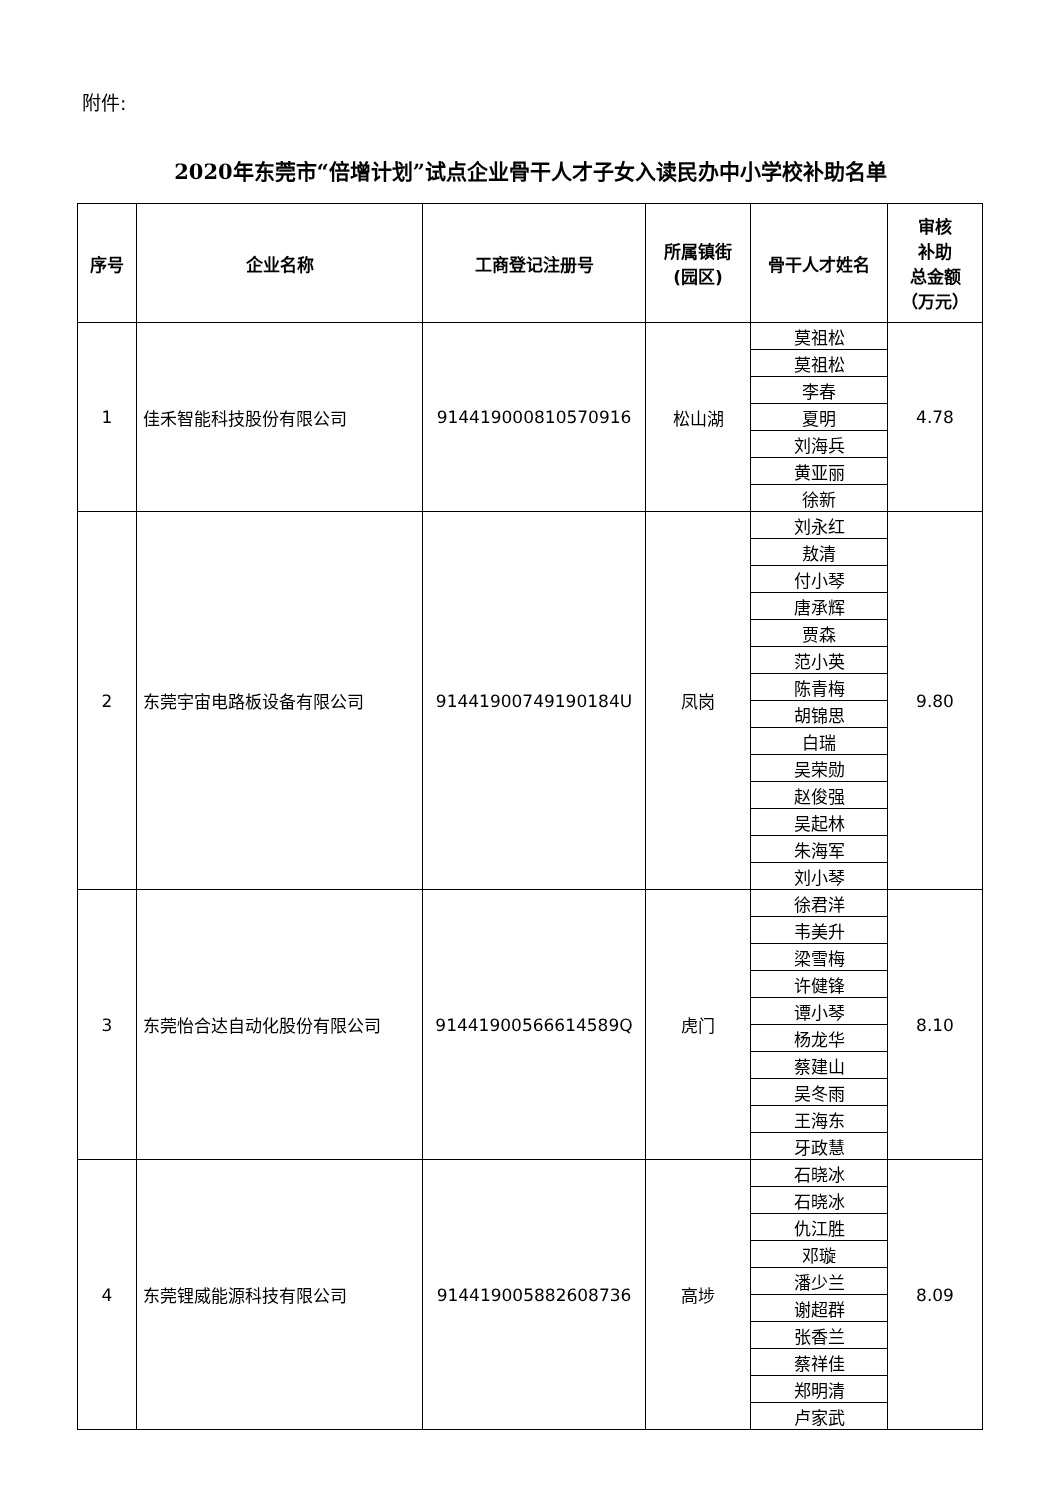附件:
2020年东莞市“倍增计划”试点企业骨干人才子女入读民办中小学校补助名单
| 序号 | 企业名称 | 工商登记注册号 | 所属镇街 (园区) | 骨干人才姓名 | 审核 补助 总金额 （万元） |
| --- | --- | --- | --- | --- | --- |
| 1 | 佳禾智能科技股份有限公司 | 91441900081057091​6 | 松山湖 | 莫祖松 | 4.78 |
| | | | | 莫祖松 | |
| | | | | 李春 | |
| | | | | 夏明 | |
| | | | | 刘海兵 | |
| | | | | 黄亚丽 | |
| | | | | 徐新 | |
| 2 | 东莞宇宙电路板设备有限公司 | 91441900749190184U | 凤岗 | 刘永红 | 9.80 |
| | | | | 敖清 | |
| | | | | 付小琴 | |
| | | | | 唐承辉 | |
| | | | | 贾森 | |
| | | | | 范小英 | |
| | | | | 陈青梅 | |
| | | | | 胡锦思 | |
| | | | | 白瑞 | |
| | | | | 吴荣勋 | |
| | | | | 赵俊强 | |
| | | | | 吴起林 | |
| | | | | 朱海军 | |
| | | | | 刘小琴 | |
| 3 | 东莞怡合达自动化股份有限公司 | 91441900566614589Q | 虎门 | 徐君洋 | 8.10 |
| | | | | 韦美升 | |
| | | | | 梁雪梅 | |
| | | | | 许健锋 | |
| | | | | 谭小琴 | |
| | | | | 杨龙华 | |
| | | | | 蔡建山 | |
| | | | | 吴冬雨 | |
| | | | | 王海东 | |
| | | | | 牙政慧 | |
| 4 | 东莞锂威能源科技有限公司 | 91441900588260873​6 | 高埗 | 石晓冰 | 8.09 |
| | | | | 石晓冰 | |
| | | | | 仇江胜 | |
| | | | | 邓璇 | |
| | | | | 潘少兰 | |
| | | | | 谢超群 | |
| | | | | 张香兰 | |
| | | | | 蔡祥佳 | |
| | | | | 郑明清 | |
| | | | | 卢家武 | |